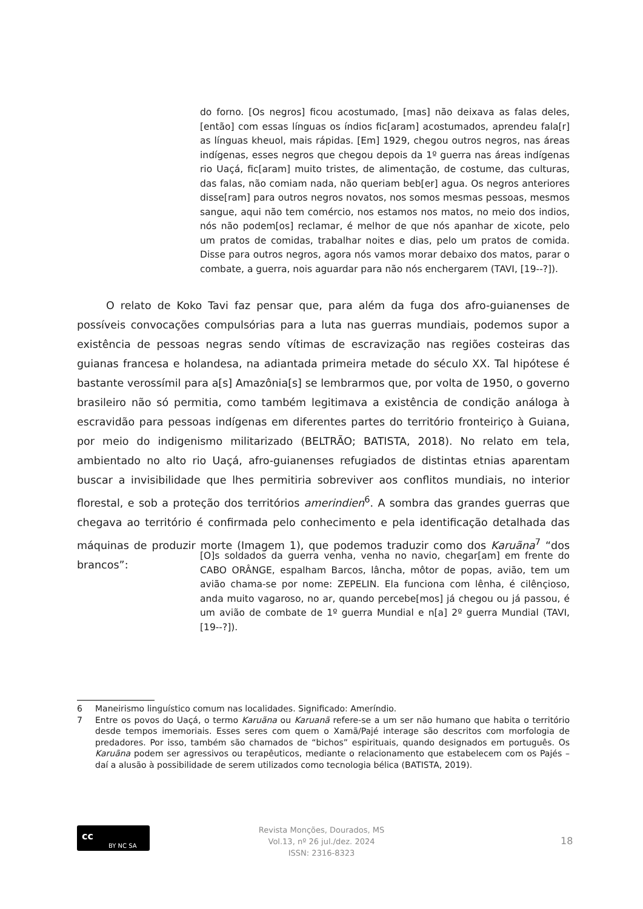do forno. [Os negros] ficou acostumado, [mas] não deixava as falas deles, [então] com essas línguas os índios fic[aram] acostumados, aprendeu fala[r] as línguas kheuol, mais rápidas. [Em] 1929, chegou outros negros, nas áreas indígenas, esses negros que chegou depois da 1º guerra nas áreas indígenas rio Uaçá, fic[aram] muito tristes, de alimentação, de costume, das culturas, das falas, não comiam nada, não queriam beb[er] agua. Os negros anteriores disse[ram] para outros negros novatos, nos somos mesmas pessoas, mesmos sangue, aqui não tem comércio, nos estamos nos matos, no meio dos indios, nós não podem[os] reclamar, é melhor de que nós apanhar de xicote, pelo um pratos de comidas, trabalhar noites e dias, pelo um pratos de comida. Disse para outros negros, agora nós vamos morar debaixo dos matos, parar o combate, a guerra, nois aguardar para não nós enchergarem (TAVI, [19--?]).
O relato de Koko Tavi faz pensar que, para além da fuga dos afro-guianenses de possíveis convocações compulsórias para a luta nas guerras mundiais, podemos supor a existência de pessoas negras sendo vítimas de escravização nas regiões costeiras das guianas francesa e holandesa, na adiantada primeira metade do século XX. Tal hipótese é bastante verossímil para a[s] Amazônia[s] se lembrarmos que, por volta de 1950, o governo brasileiro não só permitia, como também legitimava a existência de condição análoga à escravidão para pessoas indígenas em diferentes partes do território fronteiriço à Guiana, por meio do indigenismo militarizado (BELTRÃO; BATISTA, 2018). No relato em tela, ambientado no alto rio Uaçá, afro-guianenses refugiados de distintas etnias aparentam buscar a invisibilidade que lhes permitiria sobreviver aos conflitos mundiais, no interior florestal, e sob a proteção dos territórios amerindien<sup>6</sup>. A sombra das grandes guerras que chegava ao território é confirmada pelo conhecimento e pela identificação detalhada das máquinas de produzir morte (Imagem 1), que podemos traduzir como dos Karuãna<sup>7</sup> “dos brancos”:
[O]s soldados da guerra venha, venha no navio, chegar[am] em frente do CABO ORÂNGE, espalham Barcos, lâncha, môtor de popas, avião, tem um avião chama-se por nome: ZEPELIN. Ela funciona com lênha, é cilênçioso, anda muito vagaroso, no ar, quando percebe[mos] já chegou ou já passou, é um avião de combate de 1º guerra Mundial e n[a] 2º guerra Mundial (TAVI, [19--?]).
6 Maneirismo linguístico comum nas localidades. Significado: Ameríndio.
7 Entre os povos do Uaçá, o termo Karuãna ou Karuanã refere-se a um ser não humano que habita o território desde tempos imemoriais. Esses seres com quem o Xamã/Pajé interage são descritos com morfologia de predadores. Por isso, também são chamados de “bichos” espirituais, quando designados em português. Os Karuãna podem ser agressivos ou terapêuticos, mediante o relacionamento que estabelecem com os Pajés – daí a alusão à possibilidade de serem utilizados como tecnologia bélica (BATISTA, 2019).
cc
BY NC SA
Revista Monções, Dourados, MS
Vol.13, nº 26 jul./dez. 2024
ISSN: 2316-8323
18